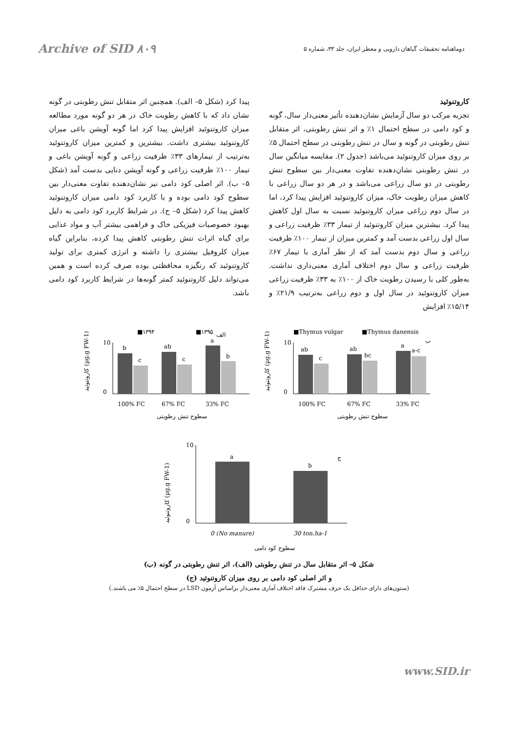Archive of SID ۸۰۹ دوماهنامه تحقیقات گیاهان دارویی و معطر ایران، جلد ۳۳، شماره ۵
کاروتنوئید
تجزیه مرکب دو سال آزمایش نشان‌دهنده تأثیر معنی‌دار سال، گونه و کود دامی در سطح احتمال ۱٪ و اثر تنش رطوبتی، اثر متقابل تنش رطوبتی در گونه و سال در تنش رطوبتی در سطح احتمال ۵٪ بر روی میزان کاروتنوئید می‌باشد (جدول ۲). مقایسه میانگین سال در تنش رطوبتی نشان‌دهنده تفاوت معنی‌دار بین سطوح تنش رطوبتی در دو سال زراعی می‌باشد و در هر دو سال زراعی با کاهش میزان رطوبت خاک، میزان کاروتنوئید افزایش پیدا کرد، اما در سال دوم زراعی میزان کاروتنوئید نسبت به سال اول کاهش پیدا کرد. بیشترین میزان کاروتنوئید از تیمار ۳۳٪ ظرفیت زراعی و سال اول زراعی بدست آمد و کمترین میزان از تیمار ۱۰۰٪ ظرفیت زراعی و سال دوم بدست آمد که از نظر آماری با تیمار ۶۷٪ ظرفیت زراعی و سال دوم اختلاف آماری معنی‌داری نداشت. به‌طور کلی با رسیدن رطوبت خاک از ۱۰۰٪ به ۳۳٪ ظرفیت زراعی میزان کاروتنوئید در سال اول و دوم زراعی به‌ترتیب ۲۱/۹٪ و ۱۵/۱۴٪ افزایش
پیدا کرد (شکل ۵– الف). همچنین اثر متقابل تنش رطوبتی در گونه نشان داد که با کاهش رطوبت خاک در هر دو گونه مورد مطالعه میزان کاروتنوئید افزایش پیدا کرد اما گونه آویشن باغی میزان کاروتنوئید بیشتری داشت. بیشترین و کمترین میزان کاروتنوئید به‌ترتیب از تیمارهای ۳۳٪ ظرفیت زراعی و گونه آویشن باغی و تیمار ۱۰۰٪ ظرفیت زراعی و گونه آویشن دنایی بدست آمد (شکل ۵– ب). اثر اصلی کود دامی نیز نشان‌دهنده تفاوت معنی‌دار بین سطوح کود دامی بوده و با کاربرد کود دامی میزان کاروتنوئید کاهش پیدا کرد (شکل ۵– ج). در شرایط کاربرد کود دامی به دلیل بهبود خصوصیات فیزیکی خاک و فراهمی بیشتر آب و مواد غذایی برای گیاه اثرات تنش رطوبتی کاهش پیدا کرده، بنابراین گیاه میزان کلروفیل بیشتری را داشته و انرژی کمتری برای تولید کاروتنوئید که رنگیزه محافظتی بوده صرف کرده است و همین می‌تواند دلیل کاروتنوئید کمتر گونه‌ها در شرایط کاربرد کود دامی باشد.
■۱۳۹۴
■۱۳۹۵
الف
کاروتنوئید (µg.g FW-1)
10
0
b
c
ab
c
a
b
100% FC
67% FC
33% FC
سطوح تنش رطوبتی
■Thymus vulgar
■Thymus danensis
ب
کاروتنوئید (µg.g FW-1)
10
0
ab
c
ab
bc
a
a-c
100% FC
67% FC
33% FC
سطوح تنش رطوبتی
ج
کاروتنوئید (µg.g FW-1)
10
0
a
b
0 (No manure)
30 ton.ha-1
سطوح کود دامی
شکل ۵– اثر متقابل سال در تنش رطوبتی (الف)، اثر تنش رطوبتی در گونه (ب)
و اثر اصلی کود دامی بر روی میزان کاروتنوئید (ج)
(ستون‌های دارای حداقل یک حرف مشترک فاقد اختلاف آماری معنی‌دار براساس آزمون LSD در سطح احتمال ۵٪ می باشند.)
www.SID.ir